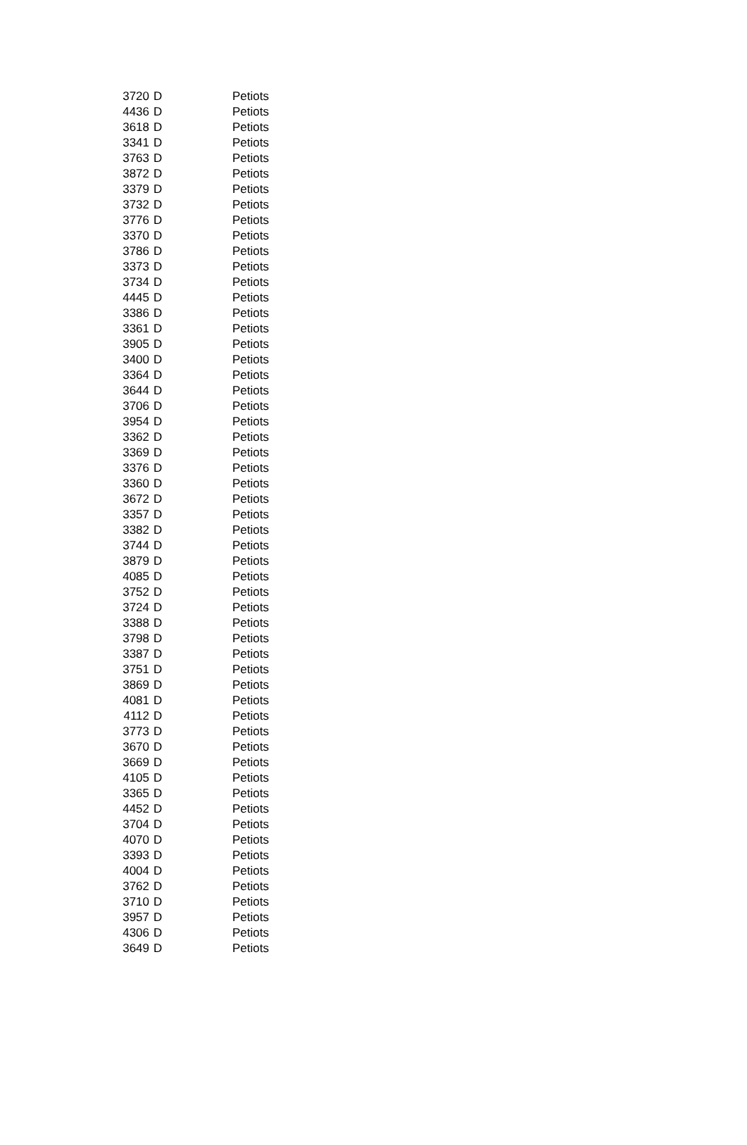| 3720 | D | Petiots |
| 4436 | D | Petiots |
| 3618 | D | Petiots |
| 3341 | D | Petiots |
| 3763 | D | Petiots |
| 3872 | D | Petiots |
| 3379 | D | Petiots |
| 3732 | D | Petiots |
| 3776 | D | Petiots |
| 3370 | D | Petiots |
| 3786 | D | Petiots |
| 3373 | D | Petiots |
| 3734 | D | Petiots |
| 4445 | D | Petiots |
| 3386 | D | Petiots |
| 3361 | D | Petiots |
| 3905 | D | Petiots |
| 3400 | D | Petiots |
| 3364 | D | Petiots |
| 3644 | D | Petiots |
| 3706 | D | Petiots |
| 3954 | D | Petiots |
| 3362 | D | Petiots |
| 3369 | D | Petiots |
| 3376 | D | Petiots |
| 3360 | D | Petiots |
| 3672 | D | Petiots |
| 3357 | D | Petiots |
| 3382 | D | Petiots |
| 3744 | D | Petiots |
| 3879 | D | Petiots |
| 4085 | D | Petiots |
| 3752 | D | Petiots |
| 3724 | D | Petiots |
| 3388 | D | Petiots |
| 3798 | D | Petiots |
| 3387 | D | Petiots |
| 3751 | D | Petiots |
| 3869 | D | Petiots |
| 4081 | D | Petiots |
| 4112 | D | Petiots |
| 3773 | D | Petiots |
| 3670 | D | Petiots |
| 3669 | D | Petiots |
| 4105 | D | Petiots |
| 3365 | D | Petiots |
| 4452 | D | Petiots |
| 3704 | D | Petiots |
| 4070 | D | Petiots |
| 3393 | D | Petiots |
| 4004 | D | Petiots |
| 3762 | D | Petiots |
| 3710 | D | Petiots |
| 3957 | D | Petiots |
| 4306 | D | Petiots |
| 3649 | D | Petiots |